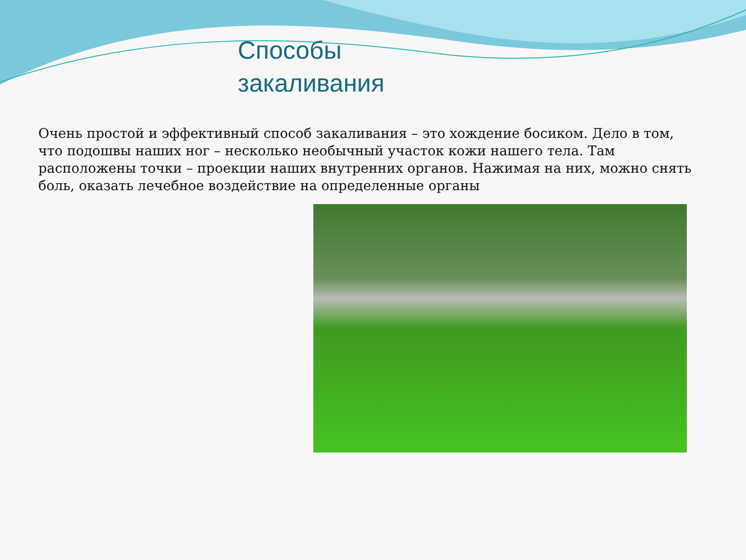Способы
закаливания
Очень простой и эффективный способ закаливания – это хождение босиком. Дело в том, что подошвы наших ног – несколько необычный участок кожи нашего тела. Там расположены точки – проекции наших внутренних органов. Нажимая на них, можно снять боль, оказать лечебное воздействие на определенные органы